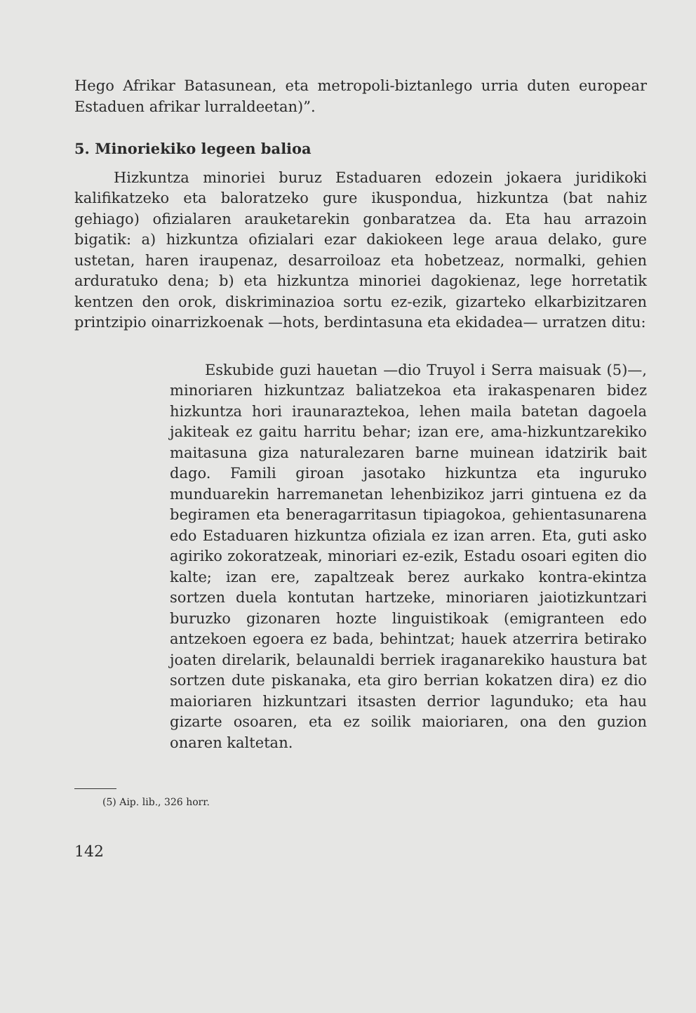Hego Afrikar Batasunean, eta metropoli-biztanlego urria duten europear Estaduen afrikar lurraldeetan)”.
5. Minoriekiko legeen balioa
Hizkuntza minoriei buruz Estaduaren edozein jokaera juridikoki kalifikatzeko eta baloratzeko gure ikuspondua, hizkuntza (bat nahiz gehiago) ofizialaren arauketarekin gonbaratzea da. Eta hau arrazoin bigatik: a) hizkuntza ofizialari ezar dakiokeen lege araua delako, gure ustetan, haren iraupenaz, desarroiloaz eta hobetzeaz, normalki, gehien arduratuko dena; b) eta hizkuntza minoriei dagokienaz, lege horretatik kentzen den orok, diskriminazioa sortu ez-ezik, gizarteko elkarbizitzaren printzipio oinarrizkoenak —hots, berdintasuna eta ekidadea— urratzen ditu:
Eskubide guzi hauetan —dio Truyol i Serra maisuak (5)—, minoriaren hizkuntzaz baliatzekoa eta irakaspenaren bidez hizkuntza hori iraunaraztekoa, lehen maila batetan dagoela jakiteak ez gaitu harritu behar; izan ere, ama-hizkuntzarekiko maitasuna giza naturalezaren barne muinean idatzirik bait dago. Famili giroan jasotako hizkuntza eta inguruko munduarekin harremanetan lehenbizikoz jarri gintuena ez da begiramen eta beneragarritasun tipiagokoa, gehientasunarena edo Estaduaren hizkuntza ofiziala ez izan arren. Eta, guti asko agiriko zokoratzeak, minoriari ez-ezik, Estadu osoari egiten dio kalte; izan ere, zapaltzeak berez aurkako kontra-ekintza sortzen duela kontutan hartzeke, minoriaren jaiotizkuntzari buruzko gizonaren hozte linguistikoak (emigranteen edo antzekoen egoera ez bada, behintzat; hauek atzerrira betirako joaten direlarik, belaunaldi berriek iraganarekiko haustura bat sortzen dute piskanaka, eta giro berrian kokatzen dira) ez dio maioriaren hizkuntzari itsasten derrior lagunduko; eta hau gizarte osoaren, eta ez soilik maioriaren, ona den guzion onaren kaltetan.
(5) Aip. lib., 326 horr.
142